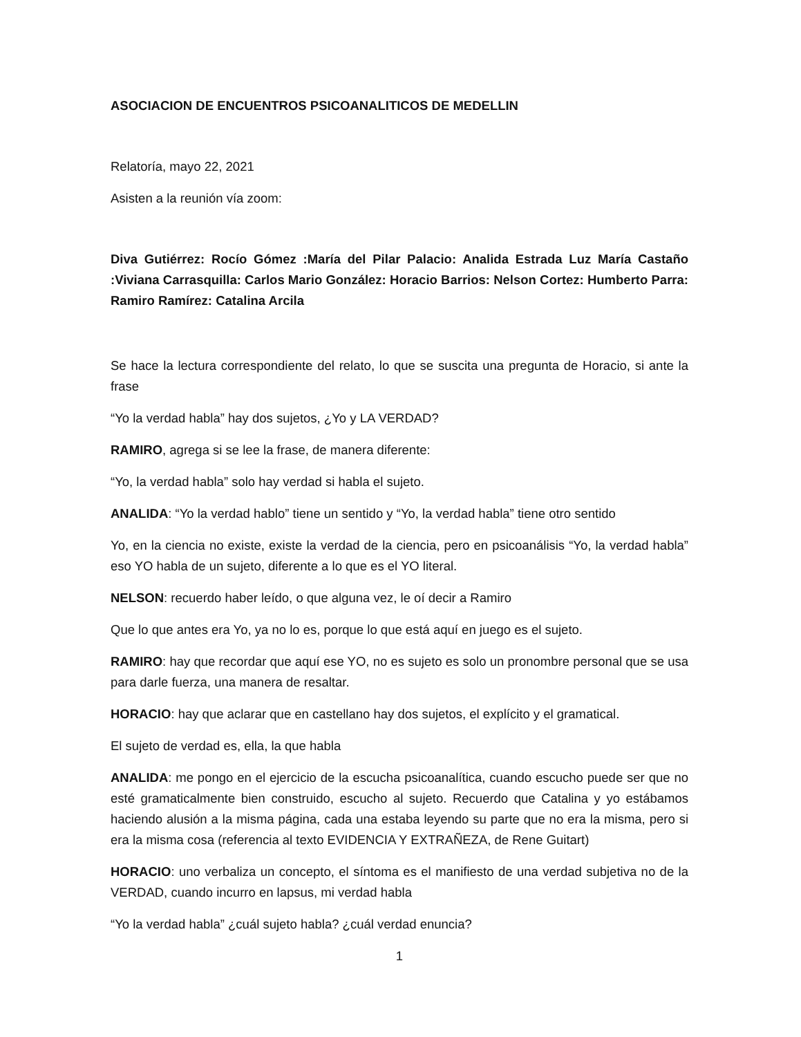ASOCIACION DE ENCUENTROS PSICOANALITICOS DE MEDELLIN
Relatoría, mayo 22, 2021
Asisten a la reunión vía zoom:
Diva Gutiérrez: Rocío Gómez :María del Pilar Palacio: Analida Estrada Luz María Castaño :Viviana Carrasquilla: Carlos Mario González: Horacio Barrios: Nelson Cortez: Humberto Parra: Ramiro Ramírez: Catalina Arcila
Se hace la lectura correspondiente del relato, lo que se suscita una pregunta de Horacio, si ante la frase
“Yo la verdad habla” hay dos sujetos, ¿Yo y LA VERDAD?
RAMIRO, agrega si se lee la frase, de manera diferente:
“Yo, la verdad habla” solo hay verdad si habla el sujeto.
ANALIDA: “Yo la verdad hablo” tiene un sentido y “Yo, la verdad habla” tiene otro sentido
Yo, en la ciencia no existe, existe la verdad de la ciencia, pero en psicoanálisis “Yo, la verdad habla” eso YO habla de un sujeto, diferente a lo que es el YO literal.
NELSON: recuerdo haber leído, o que alguna vez, le oí decir a Ramiro
Que lo que antes era Yo, ya no lo es, porque lo que está aquí en juego es el sujeto.
RAMIRO: hay que recordar que aquí ese YO, no es sujeto es solo un pronombre personal que se usa para darle fuerza, una manera de resaltar.
HORACIO: hay que aclarar que en castellano hay dos sujetos, el explícito y el gramatical.
El sujeto de verdad es, ella, la que habla
ANALIDA: me pongo en el ejercicio de la escucha psicoanalítica, cuando escucho puede ser que no esté gramaticalmente bien construido, escucho al sujeto. Recuerdo que Catalina y yo estábamos haciendo alusión a la misma página, cada una estaba leyendo su parte que no era la misma, pero si era la misma cosa (referencia al texto EVIDENCIA Y EXTRAÑEZA, de Rene Guitart)
HORACIO: uno verbaliza un concepto, el síntoma es el manifiesto de una verdad subjetiva no de la VERDAD, cuando incurro en lapsus, mi verdad habla
“Yo la verdad habla” ¿cuál sujeto habla? ¿cuál verdad enuncia?
1